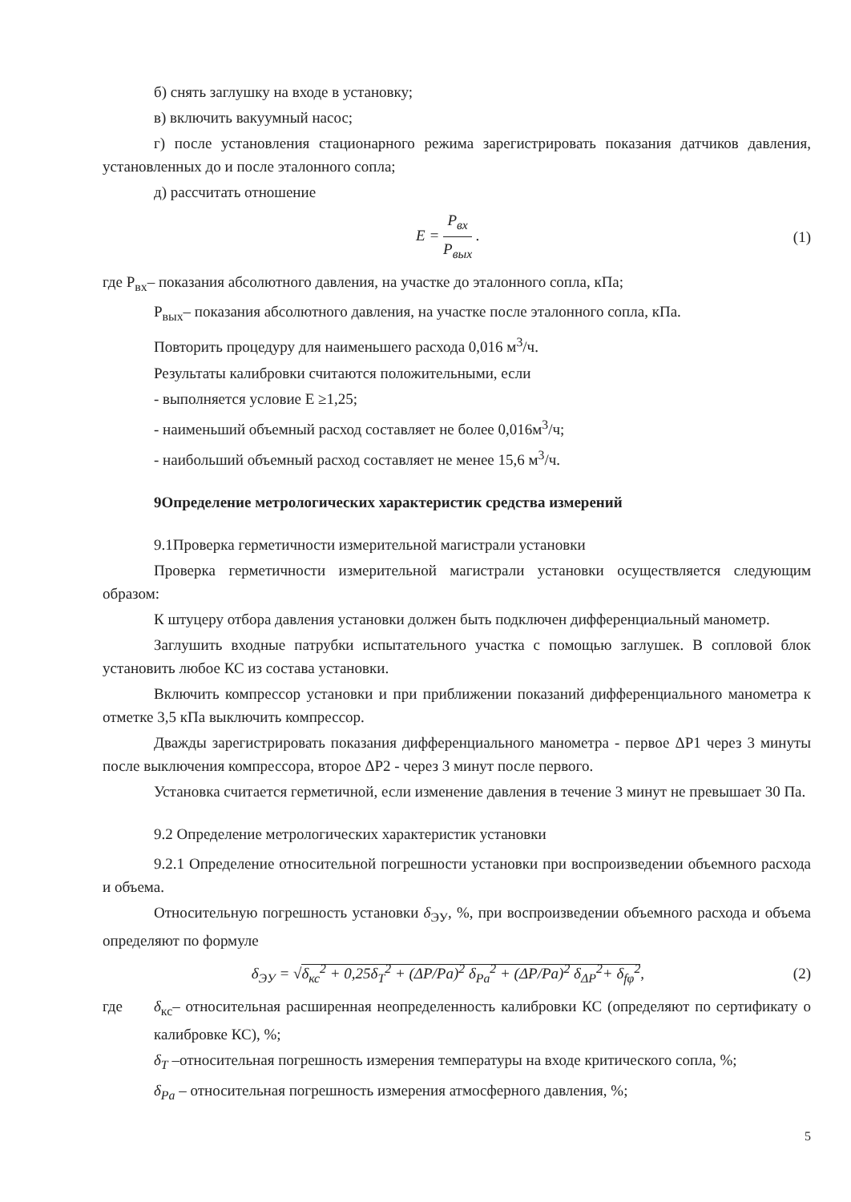б) снять заглушку на входе в установку;
в) включить вакуумный насос;
г) после установления стационарного режима зарегистрировать показания датчиков давления, установленных до и после эталонного сопла;
д) рассчитать отношение
E = P<sub>вх</sub> P<sub>вых</sub> . (1)
где P<sub>вх</sub>– показания абсолютного давления, на участке до эталонного сопла, кПа;
P<sub>вых</sub>– показания абсолютного давления, на участке после эталонного сопла, кПа.
Повторить процедуру для наименьшего расхода 0,016 м<sup>3</sup>/ч.
Результаты калибровки считаются положительными, если
- выполняется условие E ≥1,25;
- наименьший объемный расход составляет не более 0,016м<sup>3</sup>/ч;
- наибольший объемный расход составляет не менее 15,6 м<sup>3</sup>/ч.
9Определение метрологических характеристик средства измерений
9.1Проверка герметичности измерительной магистрали установки
Проверка герметичности измерительной магистрали установки осуществляется следующим образом:
К штуцеру отбора давления установки должен быть подключен дифференциальный манометр.
Заглушить входные патрубки испытательного участка с помощью заглушек. В сопловой блок установить любое КС из состава установки.
Включить компрессор установки и при приближении показаний дифференциального манометра к отметке 3,5 кПа выключить компрессор.
Дважды зарегистрировать показания дифференциального манометра - первое ΔP1 через 3 минуты после выключения компрессора, второе ΔP2 - через 3 минут после первого.
Установка считается герметичной, если изменение давления в течение 3 минут не превышает 30 Па.
9.2 Определение метрологических характеристик установки
9.2.1 Определение относительной погрешности установки при воспроизведении объемного расхода и объема.
Относительную погрешность установки δ<sub>ЭУ</sub>, %, при воспроизведении объемного расхода и объема определяют по формуле
δ<sub>ЭУ</sub> = √δ<sub>кс</sub><sup>2</sup> + 0,25δ<sub>T</sub><sup>2</sup> + (ΔP/Pa)<sup>2</sup> δ<sub>Pa</sub><sup>2</sup> + (ΔP/Pa)<sup>2</sup> δ<sub>ΔP</sub><sup>2</sup>+ δ<sub>fφ</sub><sup>2</sup>,
(2)
где δ<sub>кс</sub>– относительная расширенная неопределенность калибровки КС (определяют по сертификату о калибровке КС), %;
δ<sub>T</sub> –относительная погрешность измерения температуры на входе критического сопла, %;
δ<sub>Pa</sub> – относительная погрешность измерения атмосферного давления, %;
5